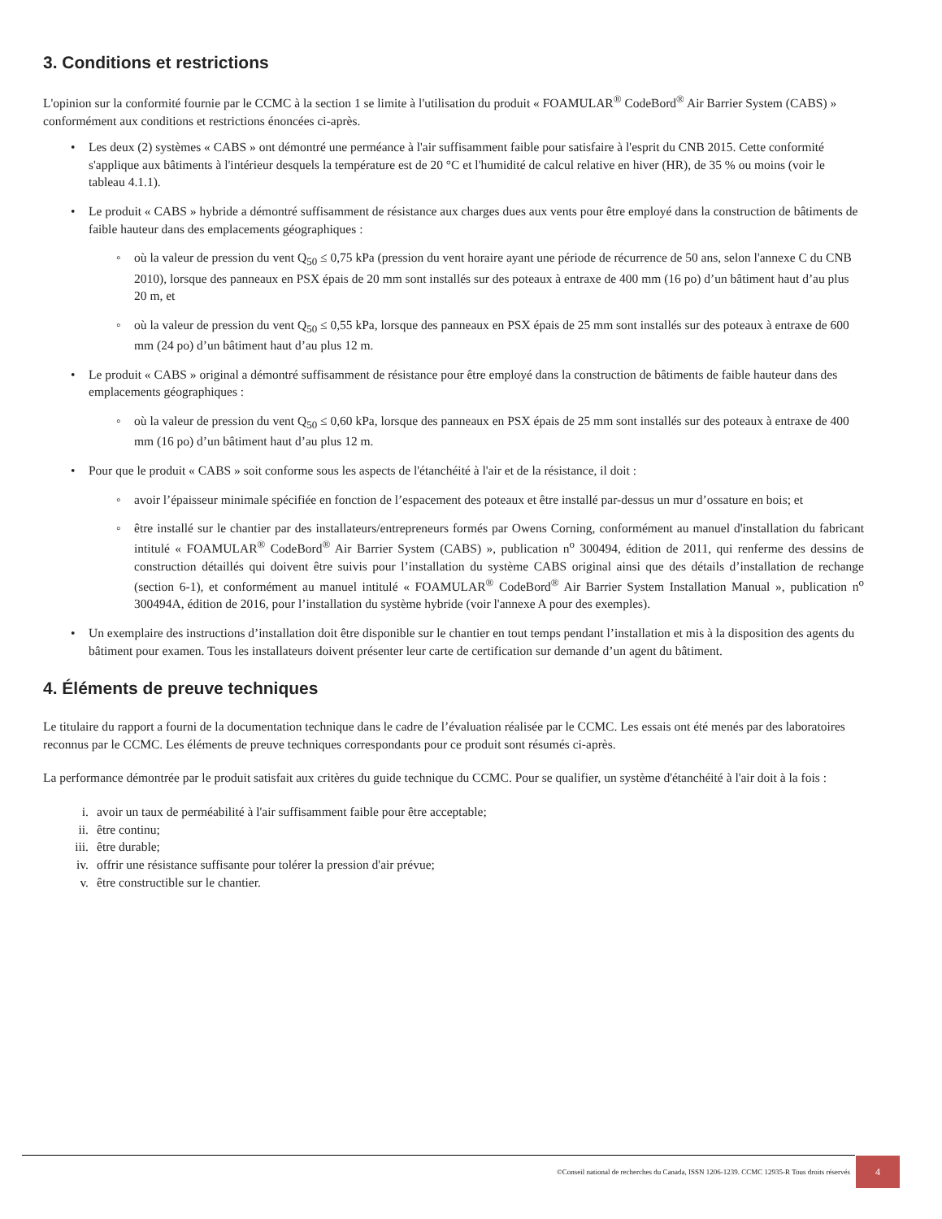3. Conditions et restrictions
L'opinion sur la conformité fournie par le CCMC à la section 1 se limite à l'utilisation du produit « FOAMULAR<sup>®</sup> CodeBord<sup>®</sup> Air Barrier System (CABS) » conformément aux conditions et restrictions énoncées ci-après.
• Les deux (2) systèmes « CABS » ont démontré une perméance à l'air suffisamment faible pour satisfaire à l'esprit du CNB 2015. Cette conformité s'applique aux bâtiments à l'intérieur desquels la température est de 20 °C et l'humidité de calcul relative en hiver (HR), de 35 % ou moins (voir le tableau 4.1.1).
• Le produit « CABS » hybride a démontré suffisamment de résistance aux charges dues aux vents pour être employé dans la construction de bâtiments de faible hauteur dans des emplacements géographiques :
◦ où la valeur de pression du vent Q<sub>50</sub> ≤ 0,75 kPa (pression du vent horaire ayant une période de récurrence de 50 ans, selon l'annexe C du CNB 2010), lorsque des panneaux en PSX épais de 20 mm sont installés sur des poteaux à entraxe de 400 mm (16 po) d’un bâtiment haut d’au plus 20 m, et
◦ où la valeur de pression du vent Q<sub>50</sub> ≤ 0,55 kPa, lorsque des panneaux en PSX épais de 25 mm sont installés sur des poteaux à entraxe de 600 mm (24 po) d’un bâtiment haut d’au plus 12 m.
• Le produit « CABS » original a démontré suffisamment de résistance pour être employé dans la construction de bâtiments de faible hauteur dans des emplacements géographiques :
◦ où la valeur de pression du vent Q<sub>50</sub> ≤ 0,60 kPa, lorsque des panneaux en PSX épais de 25 mm sont installés sur des poteaux à entraxe de 400 mm (16 po) d’un bâtiment haut d’au plus 12 m.
• Pour que le produit « CABS » soit conforme sous les aspects de l'étanchéité à l'air et de la résistance, il doit :
◦ avoir l’épaisseur minimale spécifiée en fonction de l’espacement des poteaux et être installé par-dessus un mur d’ossature en bois; et
◦ être installé sur le chantier par des installateurs/entrepreneurs formés par Owens Corning, conformément au manuel d'installation du fabricant intitulé « FOAMULAR<sup>®</sup> CodeBord<sup>®</sup> Air Barrier System (CABS) », publication n<sup>o</sup> 300494, édition de 2011, qui renferme des dessins de construction détaillés qui doivent être suivis pour l’installation du système CABS original ainsi que des détails d’installation de rechange (section 6-1), et conformément au manuel intitulé « FOAMULAR<sup>®</sup> CodeBord<sup>®</sup> Air Barrier System Installation Manual », publication n<sup>o</sup> 300494A, édition de 2016, pour l’installation du système hybride (voir l'annexe A pour des exemples).
• Un exemplaire des instructions d’installation doit être disponible sur le chantier en tout temps pendant l’installation et mis à la disposition des agents du bâtiment pour examen. Tous les installateurs doivent présenter leur carte de certification sur demande d’un agent du bâtiment.
4. Éléments de preuve techniques
Le titulaire du rapport a fourni de la documentation technique dans le cadre de l’évaluation réalisée par le CCMC. Les essais ont été menés par des laboratoires reconnus par le CCMC. Les éléments de preuve techniques correspondants pour ce produit sont résumés ci-après.
La performance démontrée par le produit satisfait aux critères du guide technique du CCMC. Pour se qualifier, un système d'étanchéité à l'air doit à la fois :
i. avoir un taux de perméabilité à l'air suffisamment faible pour être acceptable;
ii. être continu;
iii. être durable;
iv. offrir une résistance suffisante pour tolérer la pression d'air prévue;
v. être constructible sur le chantier.
©Conseil national de recherches du Canada, ISSN 1206-1239. CCMC 12935-R Tous droits réservés
4